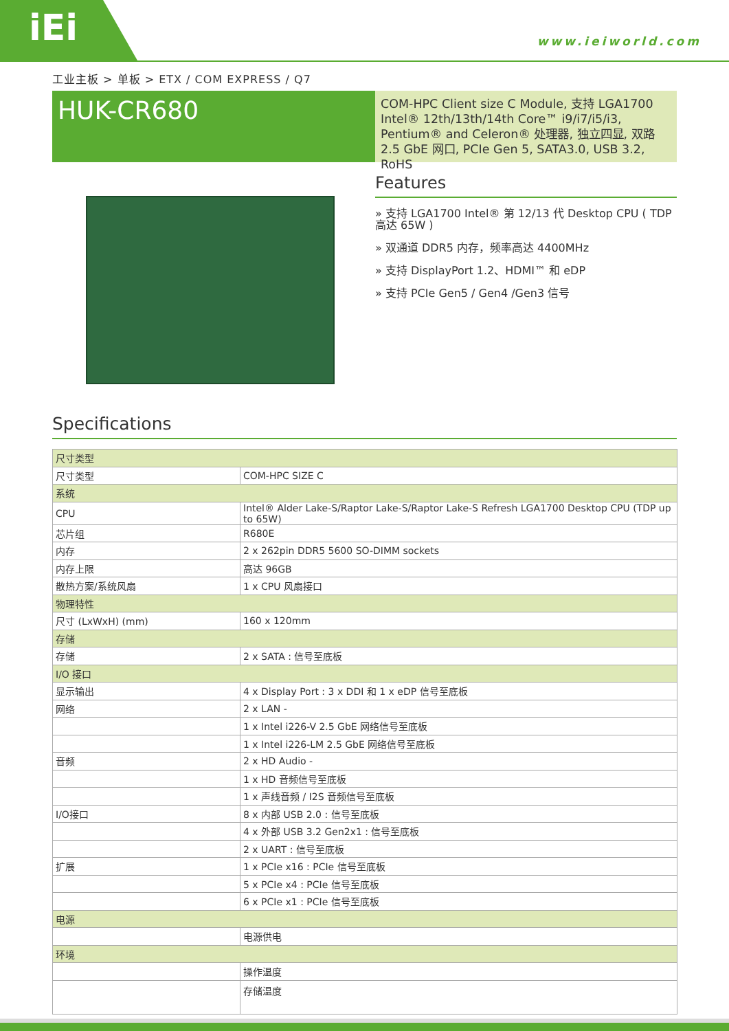iEi
www.ieiworld.com
工业主板 > 单板 > ETX / COM EXPRESS / Q7
HUK-CR680
COM-HPC Client size C Module, 支持 LGA1700 Intel® 12th/13th/14th Core™ i9/i7/i5/i3, Pentium® and Celeron® 处理器, 独立四显, 双路 2.5 GbE 网口, PCIe Gen 5, SATA3.0, USB 3.2, RoHS
Features
» 支持 LGA1700 Intel® 第 12/13 代 Desktop CPU ( TDP 高达 65W )
» 双通道 DDR5 内存，频率高达 4400MHz
» 支持 DisplayPort 1.2、HDMI™ 和 eDP
» 支持 PCIe Gen5 / Gen4 /Gen3 信号
Specifications
| 尺寸类型 | |
| 尺寸类型 | COM-HPC SIZE C |
| 系统 | |
| CPU | Intel® Alder Lake-S/Raptor Lake-S/Raptor Lake-S Refresh LGA1700 Desktop CPU (TDP up to 65W) |
| 芯片组 | R680E |
| 内存 | 2 x 262pin DDR5 5600 SO-DIMM sockets |
| 内存上限 | 高达 96GB |
| 散热方案/系统风扇 | 1 x CPU 风扇接口 |
| 物理特性 | |
| 尺寸 (LxWxH) (mm) | 160 x 120mm |
| 存储 | |
| 存储 | 2 x SATA : 信号至底板 |
| I/O 接口 | |
| 显示输出 | 4 x Display Port : 3 x DDI 和 1 x eDP 信号至底板 |
| 网络 | 2 x LAN - |
| | 1 x Intel i226-V 2.5 GbE 网络信号至底板 |
| | 1 x Intel i226-LM 2.5 GbE 网络信号至底板 |
| 音频 | 2 x HD Audio - |
| | 1 x HD 音频信号至底板 |
| | 1 x 声线音频 / I2S 音频信号至底板 |
| I/O接口 | 8 x 内部 USB 2.0 : 信号至底板 |
| | 4 x 外部 USB 3.2 Gen2x1 : 信号至底板 |
| | 2 x UART : 信号至底板 |
| 扩展 | 1 x PCIe x16 : PCIe 信号至底板 |
| | 5 x PCIe x4 : PCIe 信号至底板 |
| | 6 x PCIe x1 : PCIe 信号至底板 |
| 电源 | |
| | 电源供电 |
| 环境 | |
| | 操作温度 |
| | 存储温度 |